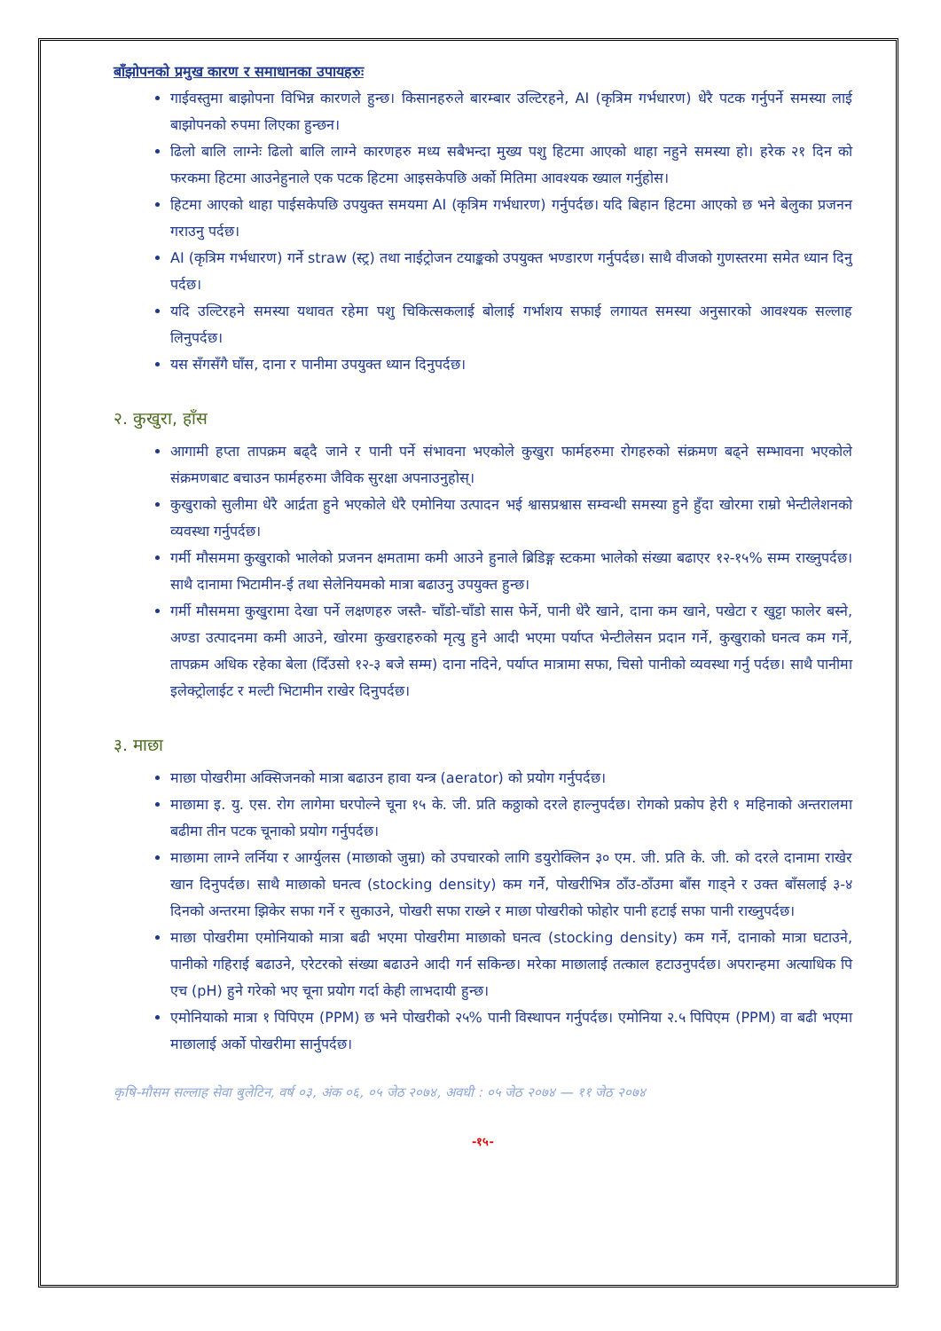बाँझोपनको प्रमुख कारण र समाधानका उपायहरुः
गाईवस्तुमा बाझोपना विभिन्न कारणले हुन्छ। किसानहरुले बारम्बार उल्टिरहने, AI (कृत्रिम गर्भधारण) धेरै पटक गर्नुपर्ने समस्या लाई बाझोपनको रुपमा लिएका हुन्छन।
ढिलो बालि लाग्नेः ढिलो बालि लाग्ने कारणहरु मध्य सबैभन्दा मुख्य पशु हिटमा आएको थाहा नहुने समस्या हो। हरेक २१ दिन को फरकमा हिटमा आउनेहुनाले एक पटक हिटमा आइसकेपछि अर्को मितिमा आवश्यक ख्याल गर्नुहोस।
हिटमा आएको थाहा पाईसकेपछि उपयुक्त समयमा AI (कृत्रिम गर्भधारण) गर्नुपर्दछ। यदि बिहान हिटमा आएको छ भने बेलुका प्रजनन गराउनु पर्दछ।
AI (कृत्रिम गर्भधारण) गर्ने straw (स्ट्र) तथा नाईट्रोजन टयाङ्कको उपयुक्त भण्डारण गर्नुपर्दछ। साथै वीजको गुणस्तरमा समेत ध्यान दिनु पर्दछ।
यदि उल्टिरहने समस्या यथावत रहेमा पशु चिकित्सकलाई बोलाई गर्भाशय सफाई लगायत समस्या अनुसारको आवश्यक सल्लाह लिनुपर्दछ।
यस सँगसँगै घाँस, दाना र पानीमा उपयुक्त ध्यान दिनुपर्दछ।
२. कुखुरा, हाँस
आगामी हप्ता तापक्रम बढ्दै जाने र पानी पर्ने संभावना भएकोले कुखुरा फार्महरुमा रोगहरुको संक्रमण बढ्ने सम्भावना भएकोले संक्रमणबाट बचाउन फार्महरुमा जैविक सुरक्षा अपनाउनुहोस्।
कुखुराको सुलीमा धेरै आर्द्रता हुने भएकोले धेरै एमोनिया उत्पादन भई श्वासप्रश्वास सम्वन्धी समस्या हुने हुँदा खोरमा राम्रो भेन्टीलेशनको व्यवस्था गर्नुपर्दछ।
गर्मी मौसममा कुखुराको भालेको प्रजनन क्षमतामा कमी आउने हुनाले ब्रिडिङ्ग स्टकमा भालेको संख्या बढाएर १२-१५% सम्म राख्नुपर्दछ। साथै दानामा भिटामीन-ई तथा सेलेनियमको मात्रा बढाउनु उपयुक्त हुन्छ।
गर्मी मौसममा कुखुरामा देखा पर्ने लक्षणहरु जस्तै- चाँडो-चाँडो सास फेर्ने, पानी धेरै खाने, दाना कम खाने, पखेटा र खुट्टा फालेर बस्ने, अण्डा उत्पादनमा कमी आउने, खोरमा कुखराहरुको मृत्यु हुने आदी भएमा पर्याप्त भेन्टीलेसन प्रदान गर्ने, कुखुराको घनत्व कम गर्ने, तापक्रम अधिक रहेका बेला (दिँउसो १२-३ बजे सम्म) दाना नदिने, पर्याप्त मात्रामा सफा, चिसो पानीको व्यवस्था गर्नु पर्दछ। साथै पानीमा इलेक्ट्रोलाईट र मल्टी भिटामीन राखेर दिनुपर्दछ।
३. माछा
माछा पोखरीमा अक्सिजनको मात्रा बढाउन हावा यन्त्र (aerator) को प्रयोग गर्नुपर्दछ।
माछामा इ. यु. एस. रोग लागेमा घरपोल्ने चूना १५ के. जी. प्रति कठ्ठाको दरले हाल्नुपर्दछ। रोगको प्रकोप हेरी १ महिनाको अन्तरालमा बढीमा तीन पटक चूनाको प्रयोग गर्नुपर्दछ।
माछामा लाग्ने लर्निया र आर्ग्युलस (माछाको जुम्रा) को उपचारको लागि डयुरोक्लिन ३० एम. जी. प्रति के. जी. को दरले दानामा राखेर खान दिनुपर्दछ। साथै माछाको घनत्व (stocking density) कम गर्ने, पोखरीभित्र ठाँउ-ठाँउमा बाँस गाड्ने र उक्त बाँसलाई ३-४ दिनको अन्तरमा झिकेर सफा गर्ने र सुकाउने, पोखरी सफा राख्ने र माछा पोखरीको फोहोर पानी हटाई सफा पानी राख्नुपर्दछ।
माछा पोखरीमा एमोनियाको मात्रा बढी भएमा पोखरीमा माछाको घनत्व (stocking density) कम गर्ने, दानाको मात्रा घटाउने, पानीको गहिराई बढाउने, एरेटरको संख्या बढाउने आदी गर्न सकिन्छ। मरेका माछालाई तत्काल हटाउनुपर्दछ। अपरान्हमा अत्याधिक पि एच (pH) हुने गरेको भए चूना प्रयोग गर्दा केही लाभदायी हुन्छ।
एमोनियाको मात्रा १ पिपिएम (PPM) छ भने पोखरीको २५% पानी विस्थापन गर्नुपर्दछ। एमोनिया २.५ पिपिएम (PPM) वा बढी भएमा माछालाई अर्को पोखरीमा सार्नुपर्दछ।
कृषि-मौसम सल्लाह सेवा बुलेटिन, वर्ष ०३, अंक ०६, ०५ जेठ २०७४, अवधी : ०५ जेठ २०७४ — ११ जेठ २०७४
-१५-